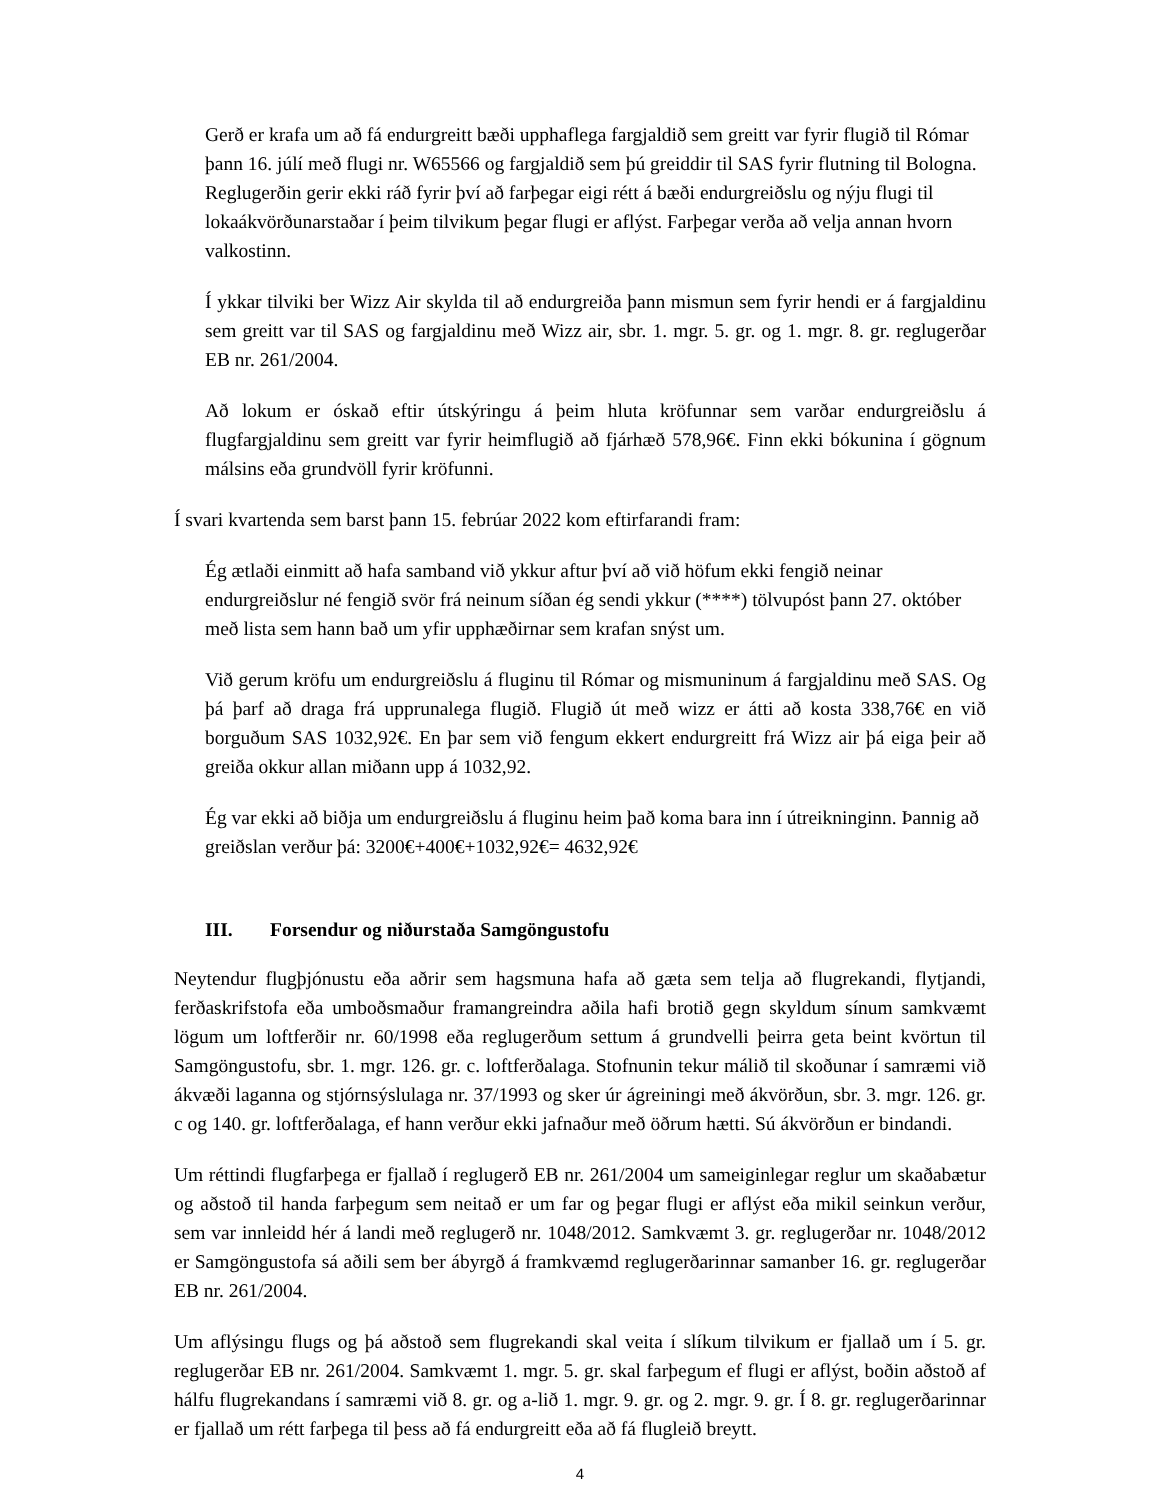Gerð er krafa um að fá endurgreitt bæði upphaflega fargjaldið sem greitt var fyrir flugið til Rómar þann 16. júlí með flugi nr. W65566 og fargjaldið sem þú greiddir til SAS fyrir flutning til Bologna. Reglugerðin gerir ekki ráð fyrir því að farþegar eigi rétt á bæði endurgreiðslu og nýju flugi til lokaákvörðunarstaðar í þeim tilvikum þegar flugi er aflýst. Farþegar verða að velja annan hvorn valkostinn.
Í ykkar tilviki ber Wizz Air skylda til að endurgreiða þann mismun sem fyrir hendi er á fargjaldinu sem greitt var til SAS og fargjaldinu með Wizz air, sbr. 1. mgr. 5. gr. og 1. mgr. 8. gr. reglugerðar EB nr. 261/2004.
Að lokum er óskað eftir útskýringu á þeim hluta kröfunnar sem varðar endurgreiðslu á flugfargjaldinu sem greitt var fyrir heimflugið að fjárhæð 578,96€. Finn ekki bókunina í gögnum málsins eða grundvöll fyrir kröfunni.
Í svari kvartenda sem barst þann 15. febrúar 2022 kom eftirfarandi fram:
Ég ætlaði einmitt að hafa samband við ykkur aftur því að við höfum ekki fengið neinar endurgreiðslur né fengið svör frá neinum síðan ég sendi ykkur (****) tölvupóst þann 27. október með lista sem hann bað um yfir upphæðirnar sem krafan snýst um.
Við gerum kröfu um endurgreiðslu á fluginu til Rómar og mismuninum á fargjaldinu með SAS. Og þá þarf að draga frá upprunalega flugið. Flugið út með wizz er átti að kosta 338,76€ en við borguðum SAS 1032,92€. En þar sem við fengum ekkert endurgreitt frá Wizz air þá eiga þeir að greiða okkur allan miðann upp á 1032,92.
Ég var ekki að biðja um endurgreiðslu á fluginu heim það koma bara inn í útreikninginn. Þannig að greiðslan verður þá: 3200€+400€+1032,92€= 4632,92€
III. Forsendur og niðurstaða Samgöngustofu
Neytendur flugþjónustu eða aðrir sem hagsmuna hafa að gæta sem telja að flugrekandi, flytjandi, ferðaskrifstofa eða umboðsmaður framangreindra aðila hafi brotið gegn skyldum sínum samkvæmt lögum um loftferðir nr. 60/1998 eða reglugerðum settum á grundvelli þeirra geta beint kvörtun til Samgöngustofu, sbr. 1. mgr. 126. gr. c. loftferðalaga. Stofnunin tekur málið til skoðunar í samræmi við ákvæði laganna og stjórnsýslulaga nr. 37/1993 og sker úr ágreiningi með ákvörðun, sbr. 3. mgr. 126. gr. c og 140. gr. loftferðalaga, ef hann verður ekki jafnaður með öðrum hætti. Sú ákvörðun er bindandi.
Um réttindi flugfarþega er fjallað í reglugerð EB nr. 261/2004 um sameiginlegar reglur um skaðabætur og aðstoð til handa farþegum sem neitað er um far og þegar flugi er aflýst eða mikil seinkun verður, sem var innleidd hér á landi með reglugerð nr. 1048/2012. Samkvæmt 3. gr. reglugerðar nr. 1048/2012 er Samgöngustofa sá aðili sem ber ábyrgð á framkvæmd reglugerðarinnar samanber 16. gr. reglugerðar EB nr. 261/2004.
Um aflýsingu flugs og þá aðstoð sem flugrekandi skal veita í slíkum tilvikum er fjallað um í 5. gr. reglugerðar EB nr. 261/2004. Samkvæmt 1. mgr. 5. gr. skal farþegum ef flugi er aflýst, boðin aðstoð af hálfu flugrekandans í samræmi við 8. gr. og a-lið 1. mgr. 9. gr. og 2. mgr. 9. gr. Í 8. gr. reglugerðarinnar er fjallað um rétt farþega til þess að fá endurgreitt eða að fá flugleið breytt.
4